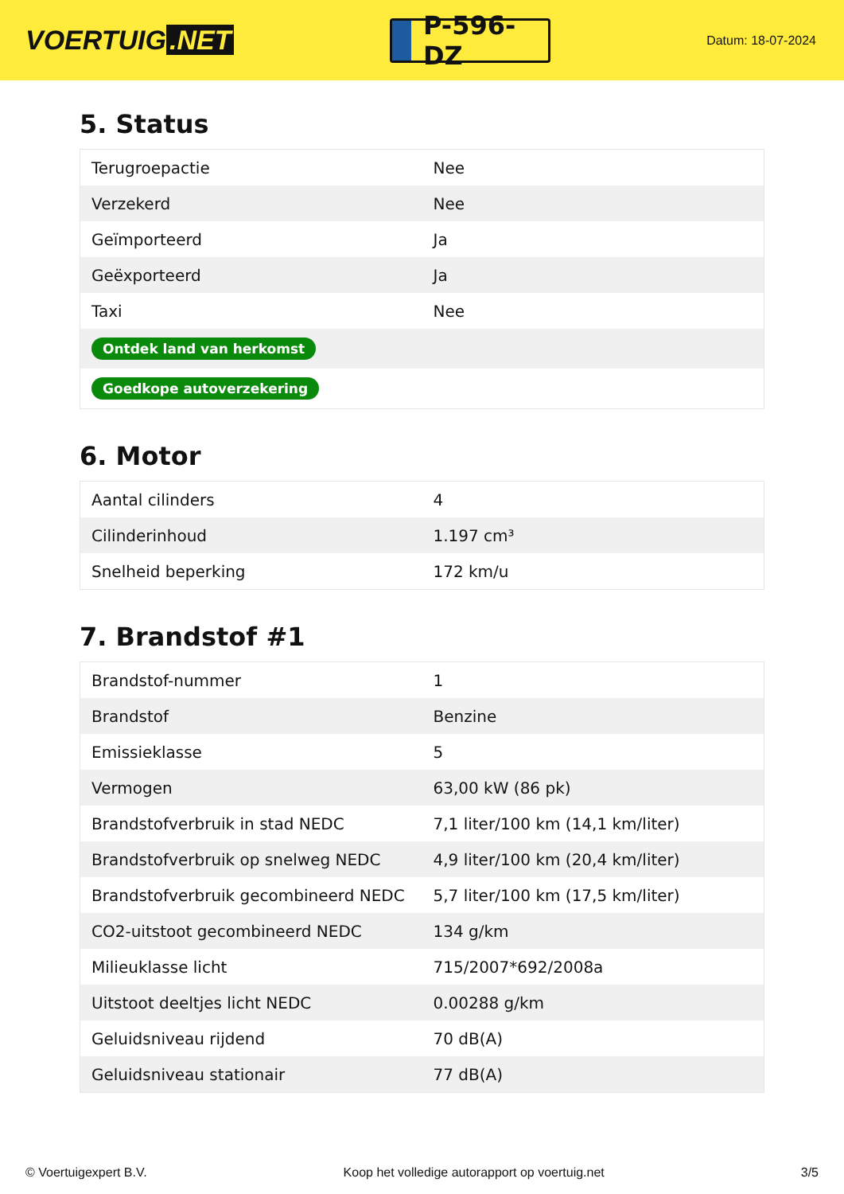VOERTUIG.NET
P-596-DZ
Datum: 18-07-2024
5. Status
| Terugroepactie | Nee |
| Verzekerd | Nee |
| Geïmporteerd | Ja |
| Geëxporteerd | Ja |
| Taxi | Nee |
| Ontdek land van herkomst | |
| Goedkope autoverzekering | |
6. Motor
| Aantal cilinders | 4 |
| Cilinderinhoud | 1.197 cm³ |
| Snelheid beperking | 172 km/u |
7. Brandstof #1
| Brandstof-nummer | 1 |
| Brandstof | Benzine |
| Emissieklasse | 5 |
| Vermogen | 63,00 kW (86 pk) |
| Brandstofverbruik in stad NEDC | 7,1 liter/100 km (14,1 km/liter) |
| Brandstofverbruik op snelweg NEDC | 4,9 liter/100 km (20,4 km/liter) |
| Brandstofverbruik gecombineerd NEDC | 5,7 liter/100 km (17,5 km/liter) |
| CO2-uitstoot gecombineerd NEDC | 134 g/km |
| Milieuklasse licht | 715/2007*692/2008a |
| Uitstoot deeltjes licht NEDC | 0.00288 g/km |
| Geluidsniveau rijdend | 70 dB(A) |
| Geluidsniveau stationair | 77 dB(A) |
© Voertuigexpert B.V. Koop het volledige autorapport op voertuig.net 3/5